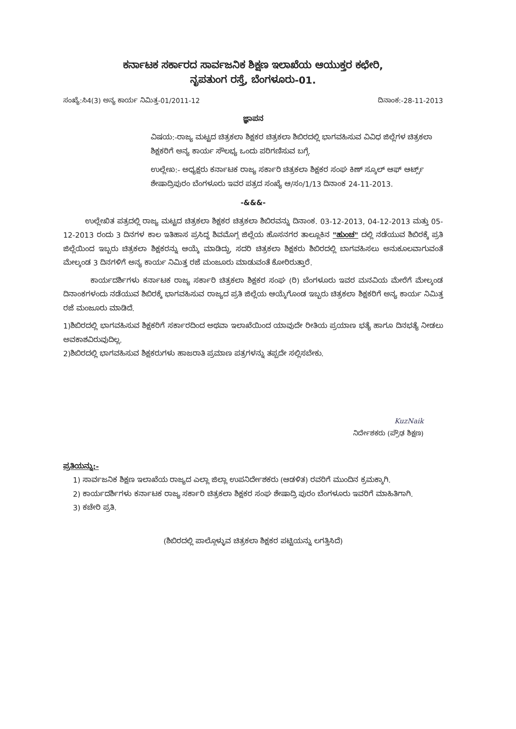ಕರ್ನಾಟಕ ಸರ್ಕಾರದ ಸಾರ್ವಜನಿಕ ಶಿಕ್ಷಣ ಇಲಾಖೆಯ ಆಯುಕ್ತರ ಕಛೇರಿ,
ನೃಪತುಂಗ ರಸ್ತೆ, ಬೆಂಗಳೂರು-01.
ಸಂಖ್ಯೆ:ಸಿ4(3) ಅನ್ಯ ಕಾರ್ಯ ನಿಮಿತ್ತ-01/2011-12 ದಿನಾಂಕ:-28-11-2013
ಜ್ಞಾಪನ
ವಿಷಯ:-ರಾಜ್ಯ ಮಟ್ಟದ ಚಿತ್ರಕಲಾ ಶಿಕ್ಷಕರ ಚಿತ್ರಕಲಾ ಶಿಬಿರದಲ್ಲಿ ಭಾಗವಹಿಸುವ ವಿವಿಧ ಜಿಲ್ಲೆಗಳ ಚಿತ್ರಕಲಾ ಶಿಕ್ಷಕರಿಗೆ ಅನ್ಯ ಕಾರ್ಯ ಸೌಲಭ್ಯ ಒಂದು ಪರಿಗಣಿಸುವ ಬಗ್ಗೆ.
ಉಲ್ಲೇಖ:- ಅಧ್ಯಕ್ಷರು ಕರ್ನಾಟಕ ರಾಜ್ಯ ಸರ್ಕಾರಿ ಚಿತ್ರಕಲಾ ಶಿಕ್ಷಕರ ಸಂಘ ಕಿಣ್ ಸ್ಕೂಲ್ ಆಫ್ ಆರ್ಟ್ಸ್ ಶೇಷಾದ್ರಿಪುರಂ ಬೆಂಗಳೂರು ಇವರ ಪತ್ರದ ಸಂಖ್ಯೆ ಆ/ಸಂ/1/13 ದಿನಾಂಕ 24-11-2013.
-&&&-
ಉಲ್ಲೇಖಿತ ಪತ್ರದಲ್ಲಿ ರಾಜ್ಯ ಮಟ್ಟದ ಚಿತ್ರಕಲಾ ಶಿಕ್ಷಕರ ಚಿತ್ರಕಲಾ ಶಿಬಿರವನ್ನು ದಿನಾಂಕ. 03-12-2013, 04-12-2013 ಮತ್ತು 05-12-2013 ರಂದು 3 ದಿನಗಳ ಕಾಲ ಇತಿಹಾಸ ಪ್ರಸಿದ್ಧ ಶಿವಮೊಗ್ಗ ಜಿಲ್ಲೆಯ ಹೊಸನಗರ ತಾಲ್ಲೂಕಿನ "ಹುಂಚ" ದಲ್ಲಿ ನಡೆಯುವ ಶಿಬಿರಕ್ಕೆ ಪ್ರತಿ ಜಿಲ್ಲೆಯಿಂದ ಇಬ್ಬರು ಚಿತ್ರಕಲಾ ಶಿಕ್ಷಕರನ್ನು ಆಯ್ಕೆ ಮಾಡಿದ್ದು, ಸದರಿ ಚಿತ್ರಕಲಾ ಶಿಕ್ಷಕರು ಶಿಬಿರದಲ್ಲಿ ಬಾಗವಹಿಸಲು ಅನುಕೂಲವಾಗುವಂತೆ ಮೇಲ್ಕಂಡ 3 ದಿನಗಳಿಗೆ ಅನ್ಯ ಕಾರ್ಯ ನಿಮಿತ್ತ ರಜೆ ಮಂಜೂರು ಮಾಡುವಂತೆ ಕೋರಿರುತ್ತಾರೆ.
ಕಾರ್ಯದರ್ಶಿಗಳು ಕರ್ನಾಟಕ ರಾಜ್ಯ ಸರ್ಕಾರಿ ಚಿತ್ರಕಲಾ ಶಿಕ್ಷಕರ ಸಂಘ (ರಿ) ಬೆಂಗಳೂರು ಇವರ ಮನವಿಯ ಮೇರೆಗೆ ಮೇಲ್ಕಂಡ ದಿನಾಂಕಗಳಂದು ನಡೆಯುವ ಶಿಬಿರಕ್ಕೆ ಭಾಗವಹಿಸುವ ರಾಜ್ಯದ ಪ್ರತಿ ಜಿಲ್ಲೆಯ ಆಯ್ಕೆಗೊಂಡ ಇಬ್ಬರು ಚಿತ್ರಕಲಾ ಶಿಕ್ಷಕರಿಗೆ ಅನ್ಯ ಕಾರ್ಯ ನಿಮಿತ್ತ ರಜೆ ಮಂಜೂರು ಮಾಡಿದೆ.
1)ಶಿಬಿರದಲ್ಲಿ ಭಾಗವಹಿಸುವ ಶಿಕ್ಷಕರಿಗೆ ಸರ್ಕಾರದಿಂದ ಅಥವಾ ಇಲಾಖೆಯಿಂದ ಯಾವುದೇ ರೀತಿಯ ಪ್ರಯಾಣ ಭತ್ಯೆ ಹಾಗೂ ದಿನಭತ್ಯೆ ನೀಡಲು ಅವಕಾಶವಿರುವುದಿಲ್ಲ.
2)ಶಿಬಿರದಲ್ಲಿ ಭಾಗವಹಿಸುವ ಶಿಕ್ಷಕರುಗಳು ಹಾಜರಾತಿ ಪ್ರಮಾಣ ಪತ್ರಗಳನ್ನು ತಪ್ಪದೇ ಸಲ್ಲಿಸಬೇಕು.
KuzNaik
ನಿರ್ದೇಶಕರು (ಪ್ರೌಢ ಶಿಕ್ಷಣ)
ಪ್ರತಿಯನ್ನು:-
1) ಸಾರ್ವಜನಿಕ ಶಿಕ್ಷಣ ಇಲಾಖೆಯ ರಾಜ್ಯದ ಎಲ್ಲಾ ಜಿಲ್ಲಾ ಉಪನಿರ್ದೇಶಕರು (ಆಡಳಿತ) ರವರಿಗೆ ಮುಂದಿನ ಕ್ರಮಕ್ಕಾಗಿ.
2) ಕಾರ್ಯದರ್ಶಿಗಳು ಕರ್ನಾಟಕ ರಾಜ್ಯ ಸರ್ಕಾರಿ ಚಿತ್ರಕಲಾ ಶಿಕ್ಷಕರ ಸಂಘ ಶೇಷಾದ್ರಿ ಪುರಂ ಬೆಂಗಳೂರು ಇವರಿಗೆ ಮಾಹಿತಿಗಾಗಿ.
3) ಕಚೇರಿ ಪ್ರತಿ.
(ಶಿಬಿರದಲ್ಲಿ ಪಾಲ್ಗೊಳ್ಳುವ ಚಿತ್ರಕಲಾ ಶಿಕ್ಷಕರ ಪಟ್ಟಿಯನ್ನು ಲಗತ್ತಿಸಿದೆ)